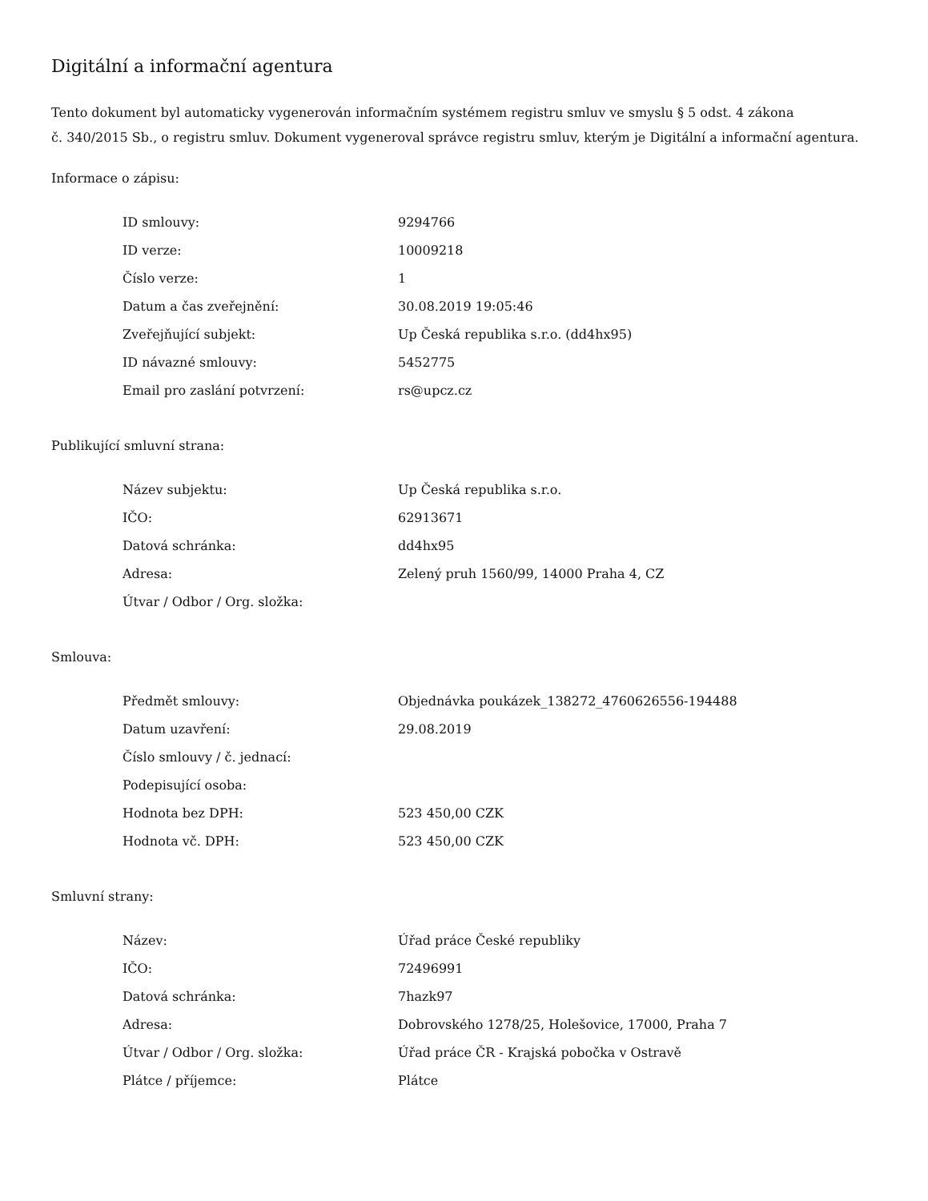Digitální a informační agentura
Tento dokument byl automaticky vygenerován informačním systémem registru smluv ve smyslu § 5 odst. 4 zákona
č. 340/2015 Sb., o registru smluv. Dokument vygeneroval správce registru smluv, kterým je Digitální a informační agentura.
Informace o zápisu:
| ID smlouvy: | 9294766 |
| ID verze: | 10009218 |
| Číslo verze: | 1 |
| Datum a čas zveřejnění: | 30.08.2019 19:05:46 |
| Zveřejňující subjekt: | Up Česká republika s.r.o. (dd4hx95) |
| ID návazné smlouvy: | 5452775 |
| Email pro zaslání potvrzení: | rs@upcz.cz |
Publikující smluvní strana:
| Název subjektu: | Up Česká republika s.r.o. |
| IČO: | 62913671 |
| Datová schránka: | dd4hx95 |
| Adresa: | Zelený pruh 1560/99, 14000 Praha 4, CZ |
| Útvar / Odbor / Org. složka: | |
Smlouva:
| Předmět smlouvy: | Objednávka poukázek_138272_4760626556-194488 |
| Datum uzavření: | 29.08.2019 |
| Číslo smlouvy / č. jednací: | |
| Podepisující osoba: | |
| Hodnota bez DPH: | 523 450,00 CZK |
| Hodnota vč. DPH: | 523 450,00 CZK |
Smluvní strany:
| Název: | Úřad práce České republiky |
| IČO: | 72496991 |
| Datová schránka: | 7hazk97 |
| Adresa: | Dobrovského 1278/25, Holešovice, 17000, Praha 7 |
| Útvar / Odbor / Org. složka: | Úřad práce ČR - Krajská pobočka v Ostravě |
| Plátce / příjemce: | Plátce |